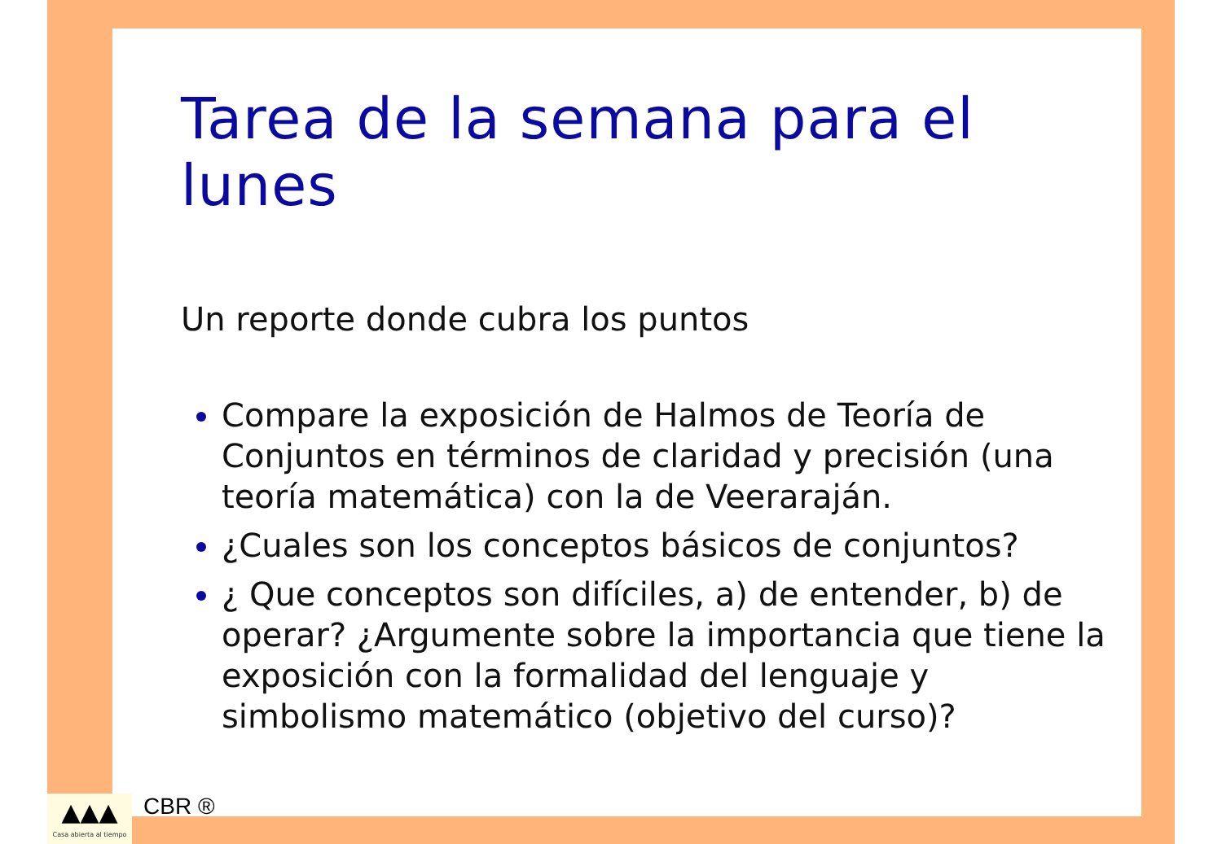Tarea de la semana para el lunes
Un reporte donde cubra los puntos
Compare la exposición de Halmos de Teoría de Conjuntos en términos de claridad y precisión (una teoría matemática) con la de Veeraraján.
¿Cuales son los conceptos básicos de conjuntos?
¿ Que conceptos son difíciles, a) de entender, b) de operar? ¿Argumente sobre la importancia que tiene la exposición con la formalidad del lenguaje y simbolismo matemático (objetivo del curso)?
▲▲▲
Casa abierta al tiempo
CBR ®